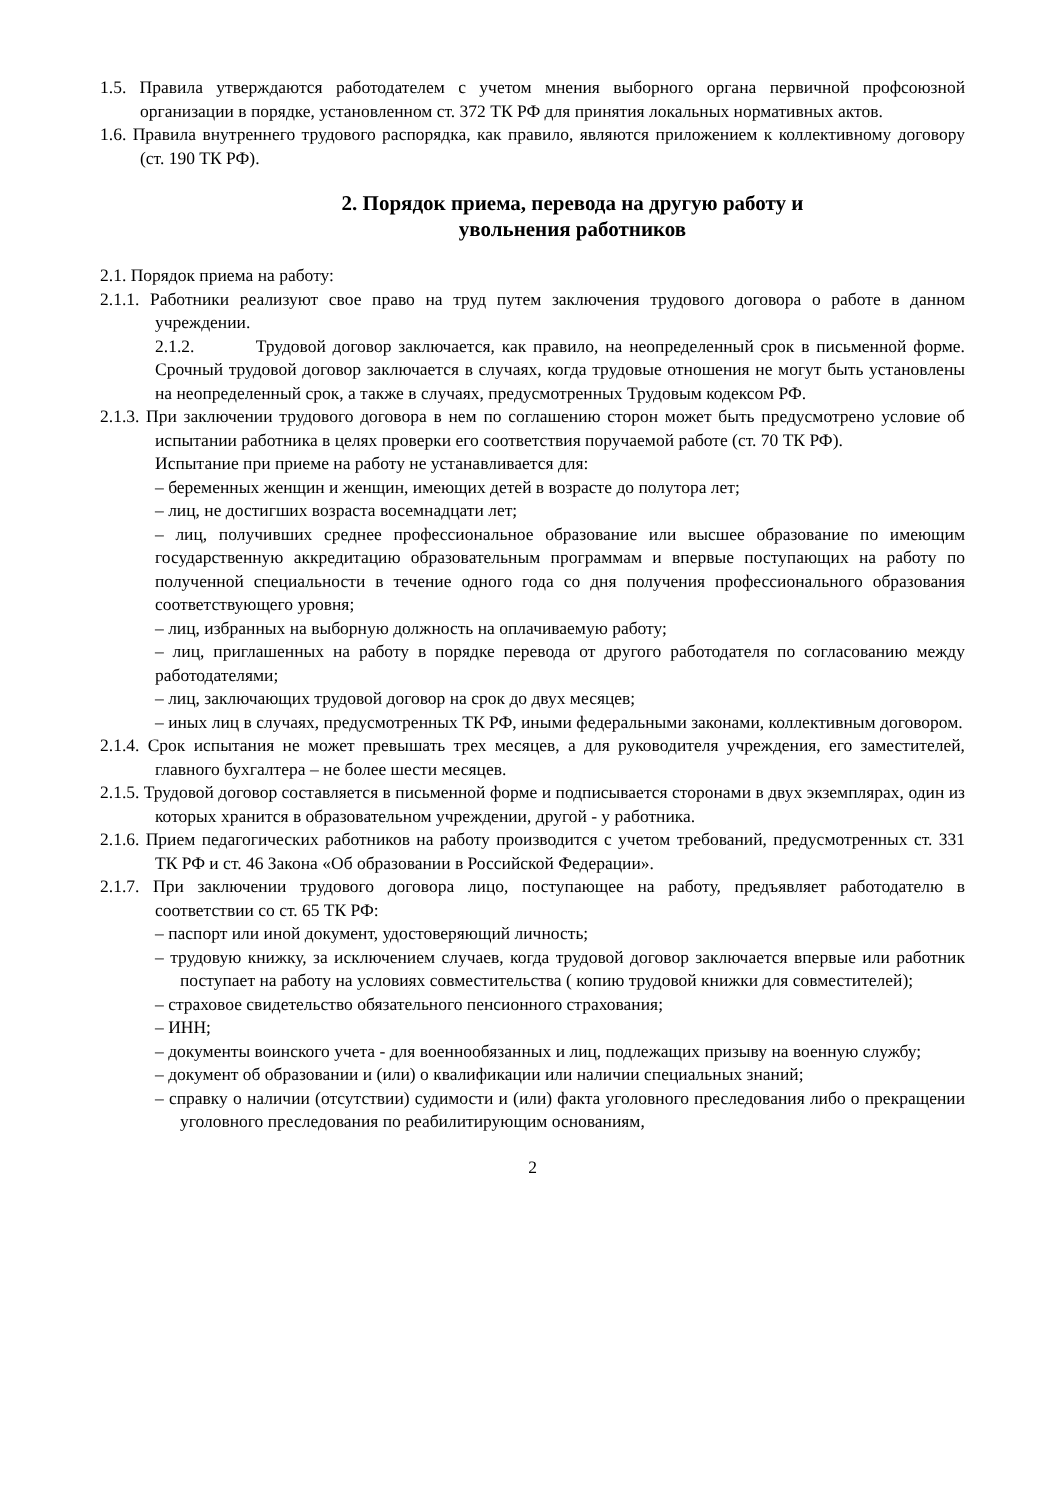1.5. Правила утверждаются работодателем с учетом мнения выборного органа первичной профсоюзной организации в порядке, установленном ст. 372 ТК РФ для принятия локальных нормативных актов.
1.6. Правила внутреннего трудового распорядка, как правило, являются приложением к коллективному договору (ст. 190 ТК РФ).
2. Порядок приема, перевода на другую работу и
увольнения работников
2.1. Порядок приема на работу:
2.1.1. Работники реализуют свое право на труд путем заключения трудового договора о работе в данном учреждении.
2.1.2. Трудовой договор заключается, как правило, на неопределенный срок в письменной форме. Срочный трудовой договор заключается в случаях, когда трудовые отношения не могут быть установлены на неопределенный срок, а также в случаях, предусмотренных Трудовым кодексом РФ.
2.1.3. При заключении трудового договора в нем по соглашению сторон может быть предусмотрено условие об испытании работника в целях проверки его соответствия поручаемой работе (ст. 70 ТК РФ).
Испытание при приеме на работу не устанавливается для:
– беременных женщин и женщин, имеющих детей в возрасте до полутора лет;
– лиц, не достигших возраста восемнадцати лет;
– лиц, получивших среднее профессиональное образование или высшее образование по имеющим государственную аккредитацию образовательным программам и впервые поступающих на работу по полученной специальности в течение одного года со дня получения профессионального образования соответствующего уровня;
– лиц, избранных на выборную должность на оплачиваемую работу;
– лиц, приглашенных на работу в порядке перевода от другого работодателя по согласованию между работодателями;
– лиц, заключающих трудовой договор на срок до двух месяцев;
– иных лиц в случаях, предусмотренных ТК РФ, иными федеральными законами, коллективным договором.
2.1.4. Срок испытания не может превышать трех месяцев, а для руководителя учреждения, его заместителей, главного бухгалтера – не более шести месяцев.
2.1.5. Трудовой договор составляется в письменной форме и подписывается сторонами в двух экземплярах, один из которых хранится в образовательном учреждении, другой - у работника.
2.1.6. Прием педагогических работников на работу производится с учетом требований, предусмотренных ст. 331 ТК РФ и ст. 46 Закона «Об образовании в Российской Федерации».
2.1.7. При заключении трудового договора лицо, поступающее на работу, предъявляет работодателю в соответствии со ст. 65 ТК РФ:
– паспорт или иной документ, удостоверяющий личность;
– трудовую книжку, за исключением случаев, когда трудовой договор заключается впервые или работник поступает на работу на условиях совместительства ( копию трудовой книжки для совместителей);
– страховое свидетельство обязательного пенсионного страхования;
– ИНН;
– документы воинского учета - для военнообязанных и лиц, подлежащих призыву на военную службу;
– документ об образовании и (или) о квалификации или наличии специальных знаний;
– справку о наличии (отсутствии) судимости и (или) факта уголовного преследования либо о прекращении уголовного преследования по реабилитирующим основаниям,
2